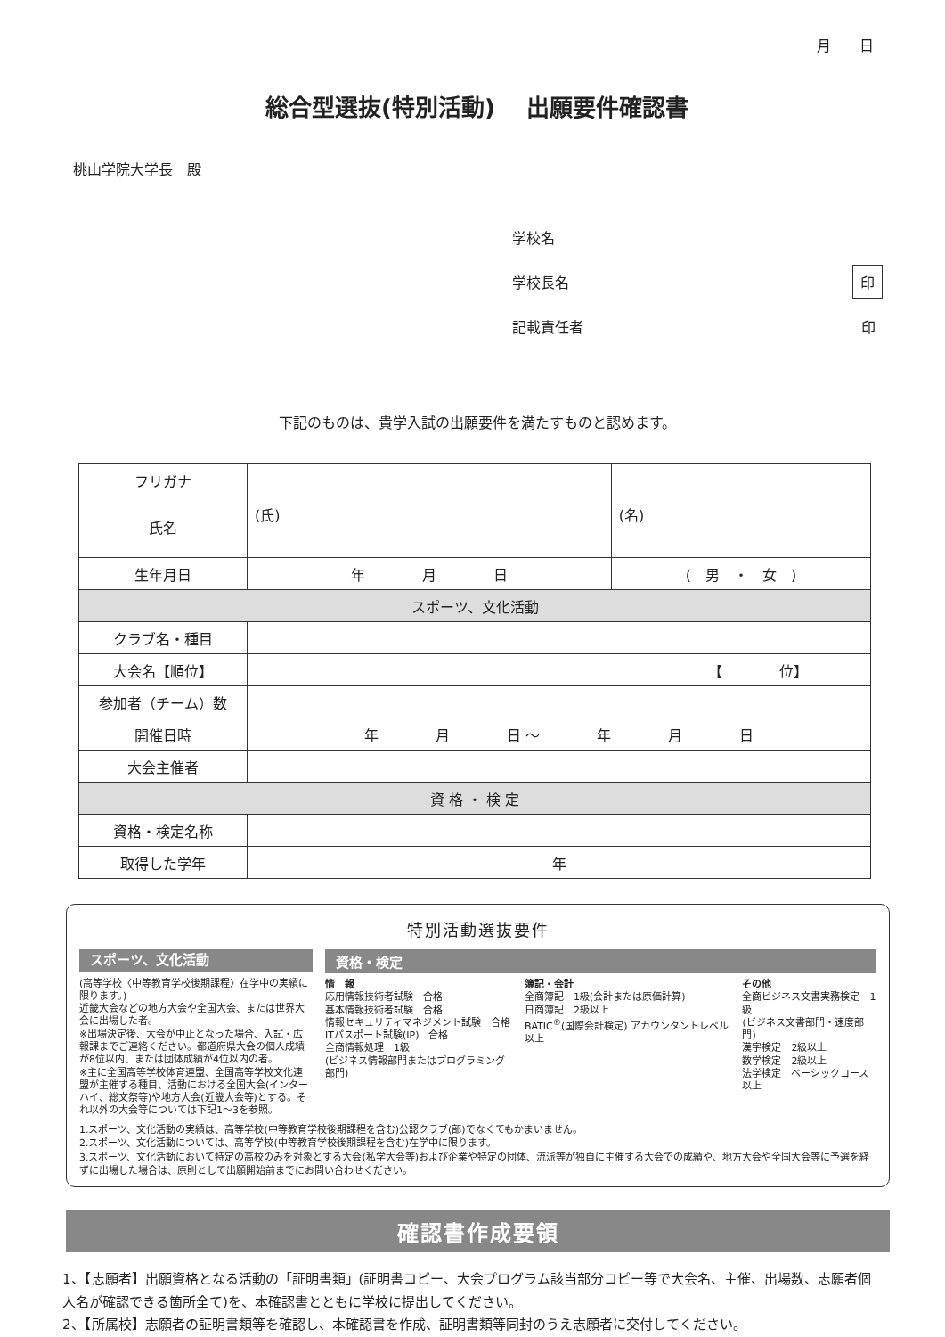月　　日
総合型選抜(特別活動)　 出願要件確認書
桃山学院大学長　殿
学校名
学校長名 印
記載責任者 印
下記のものは、貴学入試の出願要件を満たすものと認めます。
| フリガナ | | |
| 氏名 | (氏) | (名) |
| 生年月日 | 年 月 日 | ( 男 ・ 女 ) |
| スポーツ、文化活動 | | |
| クラブ名・種目 | | |
| 大会名【順位】 | 【 位】 | |
| 参加者（チーム）数 | | |
| 開催日時 | 年 月 日 ～ 年 月 日 | |
| 大会主催者 | | |
| 資 格 ・ 検 定 | | |
| 資格・検定名称 | | |
| 取得した学年 | 年 | |
特別活動選抜要件
スポーツ、文化活動
(高等学校〈中等教育学校後期課程〉在学中の実績に限ります。)
近畿大会などの地方大会や全国大会、または世界大会に出場した者。
※出場決定後、大会が中止となった場合、入試・広報課までご連絡ください。都道府県大会の個人成績が8位以内、または団体成績が4位以内の者。
※主に全国高等学校体育連盟、全国高等学校文化連盟が主催する種目、活動における全国大会(インターハイ、総文祭等)や地方大会(近畿大会等)とする。それ以外の大会等については下記1～3を参照。
資格・検定
情　報
応用情報技術者試験　合格
基本情報技術者試験　合格
情報セキュリティマネジメント試験　合格
ITパスポート試験(IP)　合格
全商情報処理　1級
(ビジネス情報部門またはプログラミング部門)
簿記・会計
全商簿記　1級(会計または原価計算)
日商簿記　2級以上
BATIC<sup>®</sup>(国際会計検定) アカウンタントレベル以上
その他
全商ビジネス文書実務検定　1級
(ビジネス文書部門・速度部門)
漢字検定　2級以上
数学検定　2級以上
法学検定　ベーシックコース以上
1.スポーツ、文化活動の実績は、高等学校(中等教育学校後期課程を含む)公認クラブ(部)でなくてもかまいません。
2.スポーツ、文化活動については、高等学校(中等教育学校後期課程を含む)在学中に限ります。
3.スポーツ、文化活動において特定の高校のみを対象とする大会(私学大会等)および企業や特定の団体、流派等が独自に主催する大会での成績や、地方大会や全国大会等に予選を経ずに出場した場合は、原則として出願開始前までにお問い合わせください。
確認書作成要領
1、【志願者】出願資格となる活動の「証明書類」(証明書コピー、大会プログラム該当部分コピー等で大会名、主催、出場数、志願者個人名が確認できる箇所全て)を、本確認書とともに学校に提出してください。
2、【所属校】志願者の証明書類等を確認し、本確認書を作成、証明書類等同封のうえ志願者に交付してください。